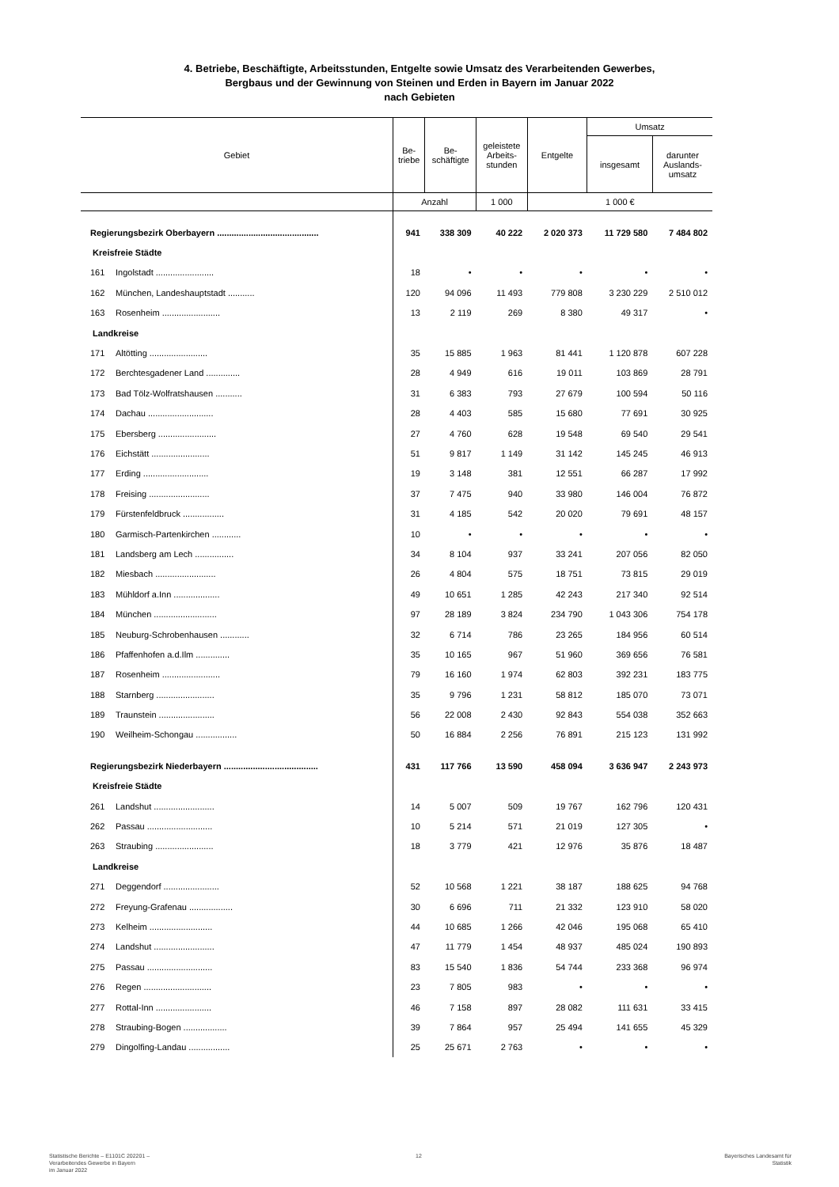4. Betriebe, Beschäftigte, Arbeitsstunden, Entgelte sowie Umsatz des Verarbeitenden Gewerbes,
Bergbaus und der Gewinnung von Steinen und Erden in Bayern im Januar 2022
nach Gebieten
| Gebiet | Be- triebe | Be- schäftigte | geleistete Arbeits- stunden | Entgelte | Umsatz | |
| --- | --- | --- | --- | --- | --- | --- |
| | | | | | insgesamt | darunter Auslands- umsatz |
| | Anzahl | | 1 000 | 1 000 € | | |
| Regierungsbezirk Oberbayern .......................................... | 941 | 338 309 | 40 222 | 2 020 373 | 11 729 580 | 7 484 802 |
| Kreisfreie Städte | | | | | | |
| 161 Ingolstadt ........................ | 18 | • | • | • | • | • |
| 162 München, Landeshauptstadt ........... | 120 | 94 096 | 11 493 | 779 808 | 3 230 229 | 2 510 012 |
| 163 Rosenheim ........................ | 13 | 2 119 | 269 | 8 380 | 49 317 | • |
| Landkreise | | | | | | |
| 171 Altötting ........................ | 35 | 15 885 | 1 963 | 81 441 | 1 120 878 | 607 228 |
| 172 Berchtesgadener Land .............. | 28 | 4 949 | 616 | 19 011 | 103 869 | 28 791 |
| 173 Bad Tölz-Wolfratshausen ........... | 31 | 6 383 | 793 | 27 679 | 100 594 | 50 116 |
| 174 Dachau ........................... | 28 | 4 403 | 585 | 15 680 | 77 691 | 30 925 |
| 175 Ebersberg ........................ | 27 | 4 760 | 628 | 19 548 | 69 540 | 29 541 |
| 176 Eichstätt ........................ | 51 | 9 817 | 1 149 | 31 142 | 145 245 | 46 913 |
| 177 Erding ........................... | 19 | 3 148 | 381 | 12 551 | 66 287 | 17 992 |
| 178 Freising ......................... | 37 | 7 475 | 940 | 33 980 | 146 004 | 76 872 |
| 179 Fürstenfeldbruck ................. | 31 | 4 185 | 542 | 20 020 | 79 691 | 48 157 |
| 180 Garmisch-Partenkirchen ............ | 10 | • | • | • | • | • |
| 181 Landsberg am Lech ................ | 34 | 8 104 | 937 | 33 241 | 207 056 | 82 050 |
| 182 Miesbach ......................... | 26 | 4 804 | 575 | 18 751 | 73 815 | 29 019 |
| 183 Mühldorf a.Inn ................... | 49 | 10 651 | 1 285 | 42 243 | 217 340 | 92 514 |
| 184 München .......................... | 97 | 28 189 | 3 824 | 234 790 | 1 043 306 | 754 178 |
| 185 Neuburg-Schrobenhausen ............ | 32 | 6 714 | 786 | 23 265 | 184 956 | 60 514 |
| 186 Pfaffenhofen a.d.Ilm .............. | 35 | 10 165 | 967 | 51 960 | 369 656 | 76 581 |
| 187 Rosenheim ........................ | 79 | 16 160 | 1 974 | 62 803 | 392 231 | 183 775 |
| 188 Starnberg ........................ | 35 | 9 796 | 1 231 | 58 812 | 185 070 | 73 071 |
| 189 Traunstein ....................... | 56 | 22 008 | 2 430 | 92 843 | 554 038 | 352 663 |
| 190 Weilheim-Schongau ................. | 50 | 16 884 | 2 256 | 76 891 | 215 123 | 131 992 |
| Regierungsbezirk Niederbayern ....................................... | 431 | 117 766 | 13 590 | 458 094 | 3 636 947 | 2 243 973 |
| Kreisfreie Städte | | | | | | |
| 261 Landshut ......................... | 14 | 5 007 | 509 | 19 767 | 162 796 | 120 431 |
| 262 Passau ........................... | 10 | 5 214 | 571 | 21 019 | 127 305 | • |
| 263 Straubing ........................ | 18 | 3 779 | 421 | 12 976 | 35 876 | 18 487 |
| Landkreise | | | | | | |
| 271 Deggendorf ....................... | 52 | 10 568 | 1 221 | 38 187 | 188 625 | 94 768 |
| 272 Freyung-Grafenau .................. | 30 | 6 696 | 711 | 21 332 | 123 910 | 58 020 |
| 273 Kelheim .......................... | 44 | 10 685 | 1 266 | 42 046 | 195 068 | 65 410 |
| 274 Landshut ......................... | 47 | 11 779 | 1 454 | 48 937 | 485 024 | 190 893 |
| 275 Passau ........................... | 83 | 15 540 | 1 836 | 54 744 | 233 368 | 96 974 |
| 276 Regen ............................ | 23 | 7 805 | 983 | • | • | • |
| 277 Rottal-Inn ....................... | 46 | 7 158 | 897 | 28 082 | 111 631 | 33 415 |
| 278 Straubing-Bogen .................. | 39 | 7 864 | 957 | 25 494 | 141 655 | 45 329 |
| 279 Dingolfing-Landau ................. | 25 | 25 671 | 2 763 | • | • | • |
Statistische Berichte – E1101C 202201 –
Verarbeitendes Gewerbe in Bayern
im Januar 2022
12
Bayerisches Landesamt für
Statistik